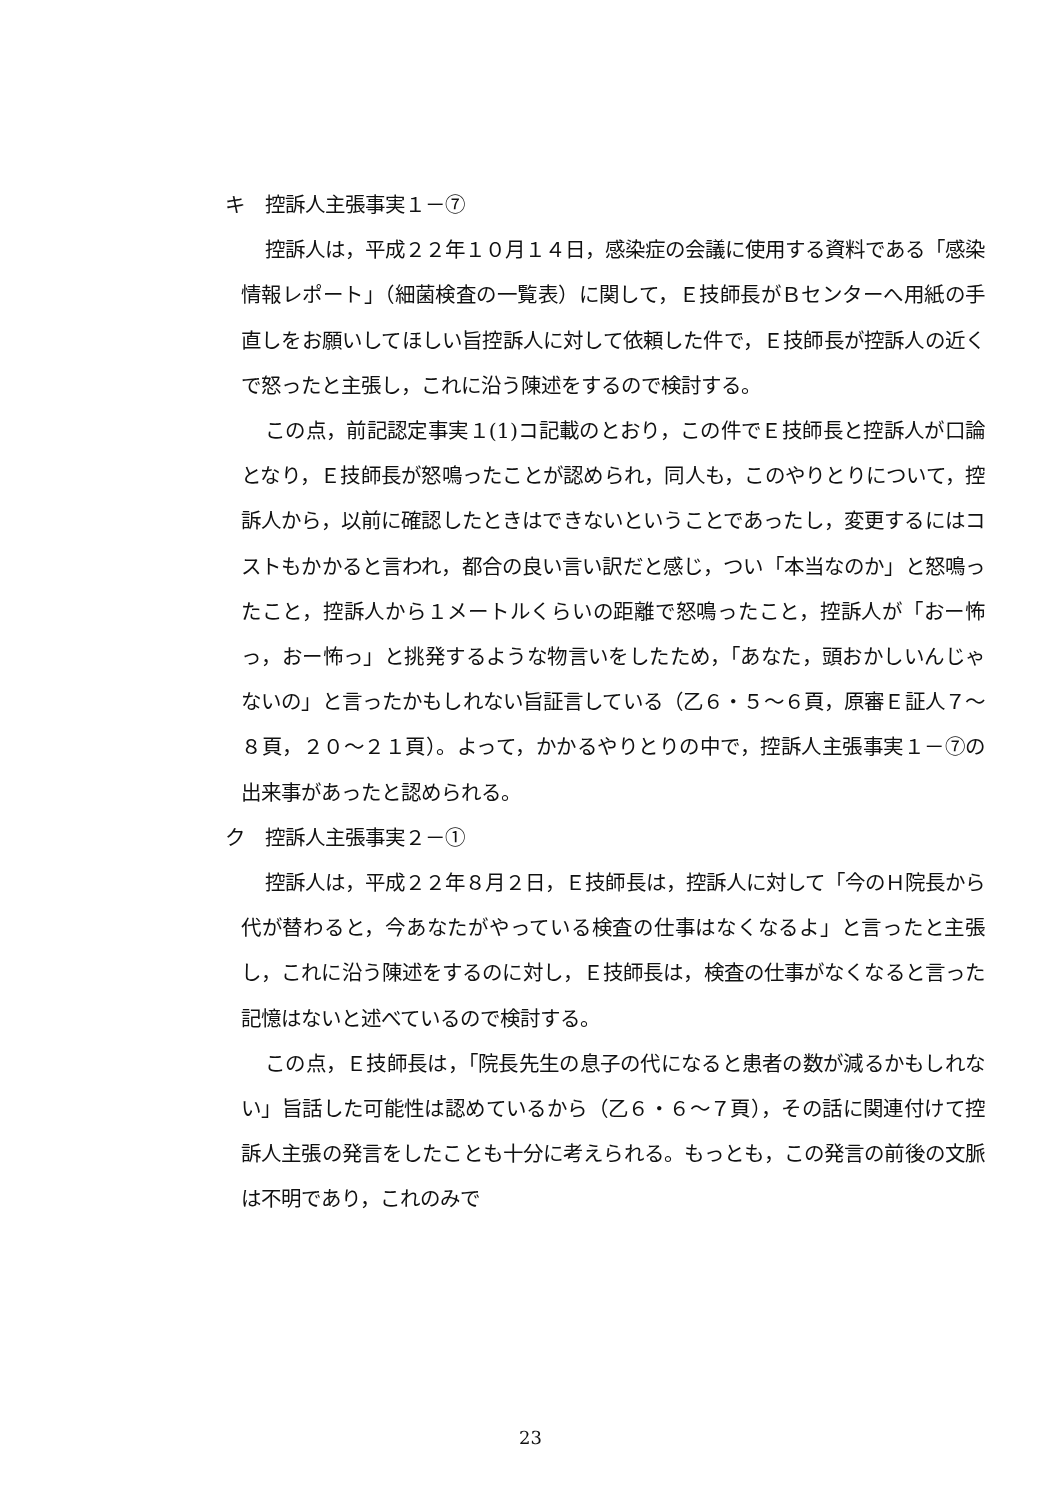キ　控訴人主張事実１－⑦
控訴人は，平成２２年１０月１４日，感染症の会議に使用する資料である「感染情報レポート」（細菌検査の一覧表）に関して，Ｅ技師長がＢセンターへ用紙の手直しをお願いしてほしい旨控訴人に対して依頼した件で，Ｅ技師長が控訴人の近くで怒ったと主張し，これに沿う陳述をするので検討する。
この点，前記認定事実１(1)コ記載のとおり，この件でＥ技師長と控訴人が口論となり，Ｅ技師長が怒鳴ったことが認められ，同人も，このやりとりについて，控訴人から，以前に確認したときはできないということであったし，変更するにはコストもかかると言われ，都合の良い言い訳だと感じ，つい「本当なのか」と怒鳴ったこと，控訴人から１メートルくらいの距離で怒鳴ったこと，控訴人が「おー怖っ，おー怖っ」と挑発するような物言いをしたため，「あなた，頭おかしいんじゃないの」と言ったかもしれない旨証言している（乙６・５～６頁，原審Ｅ証人７～８頁，２０～２１頁）。よって，かかるやりとりの中で，控訴人主張事実１－⑦の出来事があったと認められる。
ク　控訴人主張事実２－①
控訴人は，平成２２年８月２日，Ｅ技師長は，控訴人に対して「今のＨ院長から代が替わると，今あなたがやっている検査の仕事はなくなるよ」と言ったと主張し，これに沿う陳述をするのに対し，Ｅ技師長は，検査の仕事がなくなると言った記憶はないと述べているので検討する。
この点，Ｅ技師長は，「院長先生の息子の代になると患者の数が減るかもしれない」旨話した可能性は認めているから（乙６・６～７頁），その話に関連付けて控訴人主張の発言をしたことも十分に考えられる。もっとも，この発言の前後の文脈は不明であり，これのみで
23